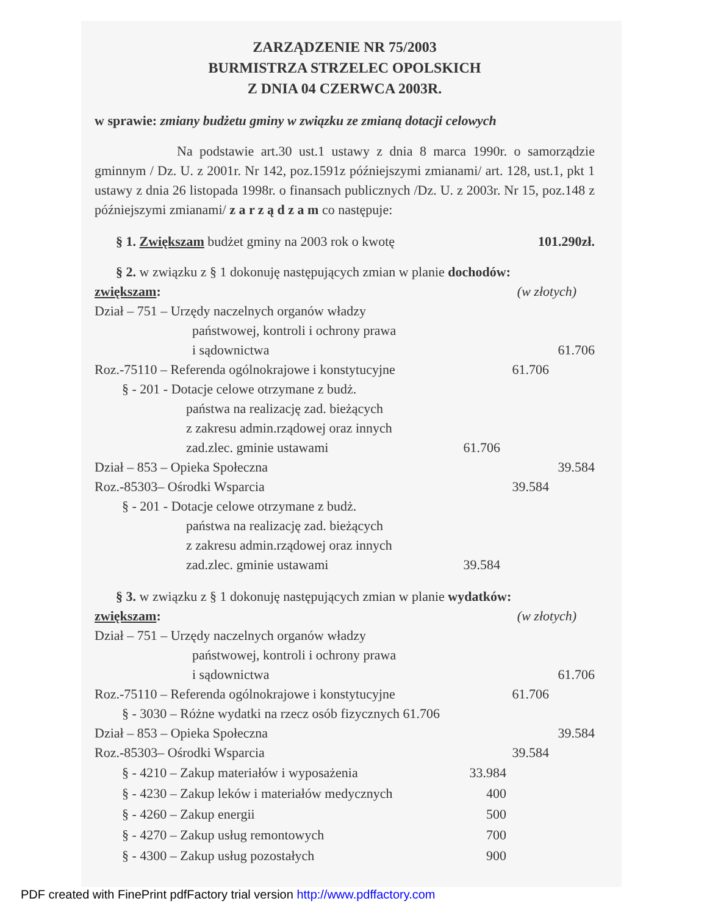ZARZĄDZENIE NR 75/2003
BURMISTRZA STRZELEC OPOLSKICH
Z DNIA 04 CZERWCA 2003R.
w sprawie: zmiany budżetu gminy w związku ze zmianą dotacji celowych
Na podstawie art.30 ust.1 ustawy z dnia 8 marca 1990r. o samorządzie gminnym / Dz. U. z 2001r. Nr 142, poz.1591z późniejszymi zmianami/ art. 128, ust.1, pkt 1 ustawy z dnia 26 listopada 1998r. o finansach publicznych /Dz. U. z 2003r. Nr 15, poz.148 z późniejszymi zmianami/ z a r z ą d z a m co następuje:
§ 1. Zwiększam budżet gminy na 2003 rok o kwotę 101.290zł.
§ 2. w związku z § 1 dokonuję następujących zmian w planie dochodów:
zwiększam: (w złotych)
Dział – 751 – Urzędy naczelnych organów władzy
państwowej, kontroli i ochrony prawa
i sądownictwa 61.706
Roz.-75110 – Referenda ogólnokrajowe i konstytucyjne 61.706
§ - 201 - Dotacje celowe otrzymane z budż.
państwa na realizację zad. bieżących
z zakresu admin.rządowej oraz innych
zad.zlec. gminie ustawami 61.706
Dział – 853 – Opieka Społeczna 39.584
Roz.-85303– Ośrodki Wsparcia 39.584
§ - 201 - Dotacje celowe otrzymane z budż.
państwa na realizację zad. bieżących
z zakresu admin.rządowej oraz innych
zad.zlec. gminie ustawami 39.584
§ 3. w związku z § 1 dokonuję następujących zmian w planie wydatków:
zwiększam: (w złotych)
Dział – 751 – Urzędy naczelnych organów władzy
państwowej, kontroli i ochrony prawa
i sądownictwa 61.706
Roz.-75110 – Referenda ogólnokrajowe i konstytucyjne 61.706
§ - 3030 – Różne wydatki na rzecz osób fizycznych 61.706
Dział – 853 – Opieka Społeczna 39.584
Roz.-85303– Ośrodki Wsparcia 39.584
§ - 4210 – Zakup materiałów i wyposażenia 33.984
§ - 4230 – Zakup leków i materiałów medycznych 400
§ - 4260 – Zakup energii 500
§ - 4270 – Zakup usług remontowych 700
§ - 4300 – Zakup usług pozostałych 900
PDF created with FinePrint pdfFactory trial version http://www.pdffactory.com